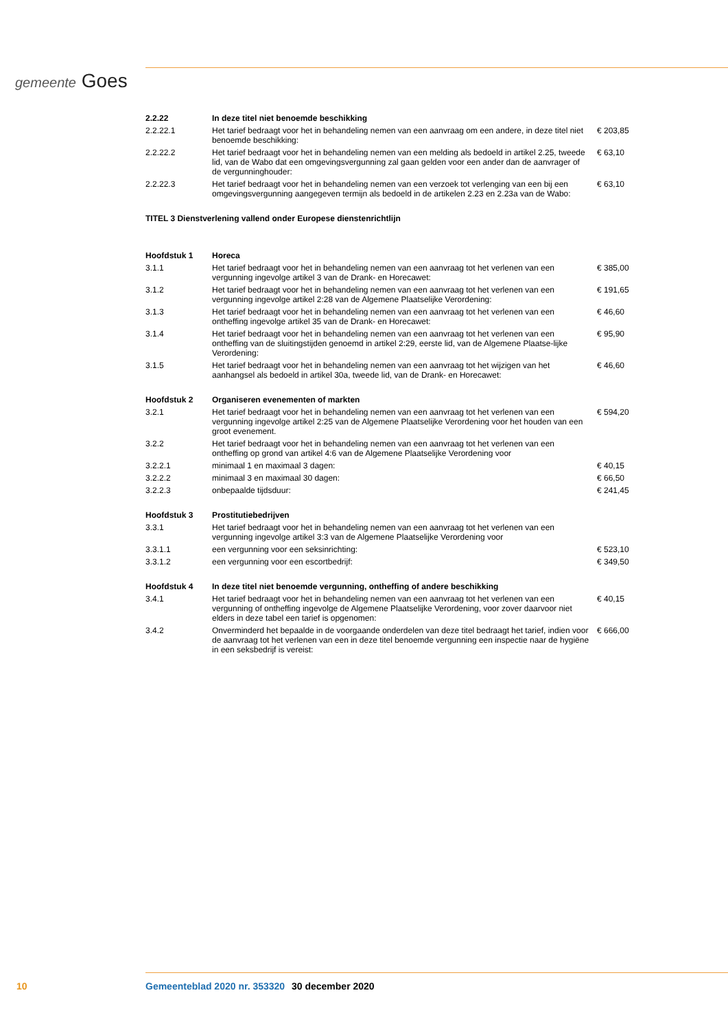gemeente Goes
| 2.2.22 | In deze titel niet benoemde beschikking | |
| 2.2.22.1 | Het tarief bedraagt voor het in behandeling nemen van een aanvraag om een andere, in deze titel niet benoemde beschikking: | € 203,85 |
| 2.2.22.2 | Het tarief bedraagt voor het in behandeling nemen van een melding als bedoeld in artikel 2.25, tweede lid, van de Wabo dat een omgevingsvergunning zal gaan gelden voor een ander dan de aanvrager of de vergunninghouder: | € 63,10 |
| 2.2.22.3 | Het tarief bedraagt voor het in behandeling nemen van een verzoek tot verlenging van een bij een omgevingsvergunning aangegeven termijn als bedoeld in de artikelen 2.23 en 2.23a van de Wabo: | € 63,10 |
| TITEL 3 Dienstverlening vallend onder Europese dienstenrichtlijn | | |
| Hoofdstuk 1 | Horeca | |
| 3.1.1 | Het tarief bedraagt voor het in behandeling nemen van een aanvraag tot het verlenen van een vergunning ingevolge artikel 3 van de Drank- en Horecawet: | € 385,00 |
| 3.1.2 | Het tarief bedraagt voor het in behandeling nemen van een aanvraag tot het verlenen van een vergunning ingevolge artikel 2:28 van de Algemene Plaatselijke Verordening: | € 191,65 |
| 3.1.3 | Het tarief bedraagt voor het in behandeling nemen van een aanvraag tot het verlenen van een ontheffing ingevolge artikel 35 van de Drank- en Horecawet: | € 46,60 |
| 3.1.4 | Het tarief bedraagt voor het in behandeling nemen van een aanvraag tot het verlenen van een ontheffing van de sluitingstijden genoemd in artikel 2:29, eerste lid, van de Algemene Plaatse-lijke Verordening: | € 95,90 |
| 3.1.5 | Het tarief bedraagt voor het in behandeling nemen van een aanvraag tot het wijzigen van het aanhangsel als bedoeld in artikel 30a, tweede lid, van de Drank- en Horecawet: | € 46,60 |
| Hoofdstuk 2 | Organiseren evenementen of markten | |
| 3.2.1 | Het tarief bedraagt voor het in behandeling nemen van een aanvraag tot het verlenen van een vergunning ingevolge artikel 2:25 van de Algemene Plaatselijke Verordening voor het houden van een groot evenement. | € 594,20 |
| 3.2.2 | Het tarief bedraagt voor het in behandeling nemen van een aanvraag tot het verlenen van een ontheffing op grond van artikel 4:6 van de Algemene Plaatselijke Verordening voor | |
| 3.2.2.1 | minimaal 1 en maximaal 3 dagen: | € 40,15 |
| 3.2.2.2 | minimaal 3 en maximaal 30 dagen: | € 66,50 |
| 3.2.2.3 | onbepaalde tijdsduur: | € 241,45 |
| Hoofdstuk 3 | Prostitutiebedrijven | |
| 3.3.1 | Het tarief bedraagt voor het in behandeling nemen van een aanvraag tot het verlenen van een vergunning ingevolge artikel 3:3 van de Algemene Plaatselijke Verordening voor | |
| 3.3.1.1 | een vergunning voor een seksinrichting: | € 523,10 |
| 3.3.1.2 | een vergunning voor een escortbedrijf: | € 349,50 |
| Hoofdstuk 4 | In deze titel niet benoemde vergunning, ontheffing of andere beschikking | |
| 3.4.1 | Het tarief bedraagt voor het in behandeling nemen van een aanvraag tot het verlenen van een vergunning of ontheffing ingevolge de Algemene Plaatselijke Verordening, voor zover daarvoor niet elders in deze tabel een tarief is opgenomen: | € 40,15 |
| 3.4.2 | Onverminderd het bepaalde in de voorgaande onderdelen van deze titel bedraagt het tarief, indien voor de aanvraag tot het verlenen van een in deze titel benoemde vergunning een inspectie naar de hygiëne in een seksbedrijf is vereist: | € 666,00 |
10 Gemeenteblad 2020 nr. 353320 30 december 2020